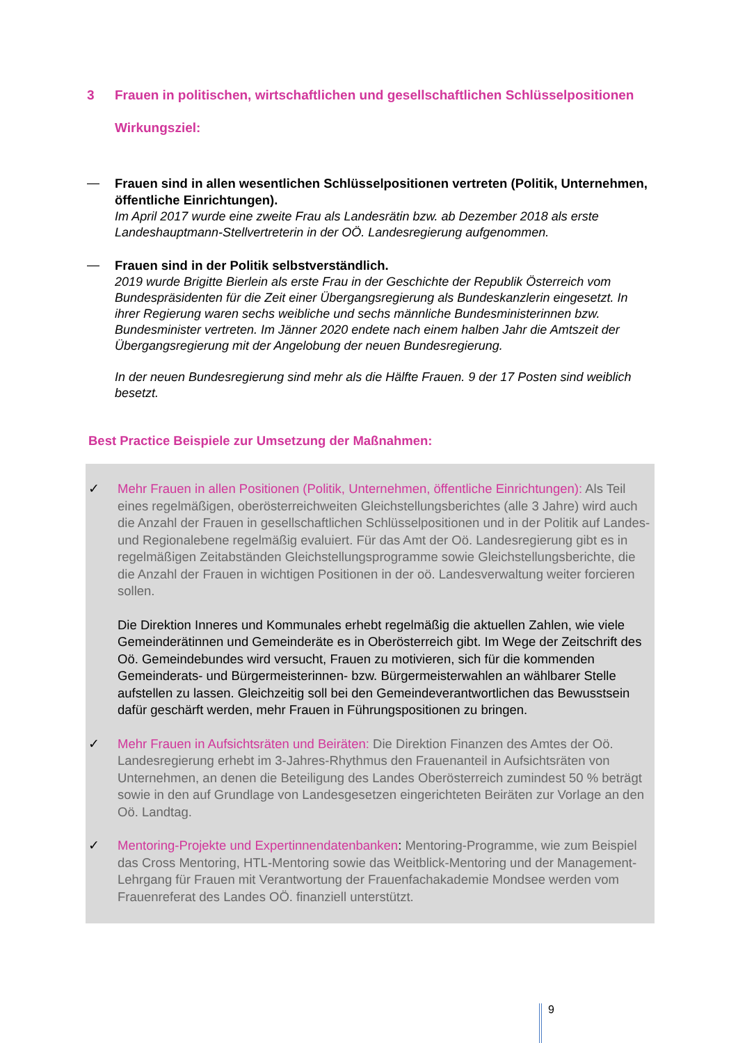3 Frauen in politischen, wirtschaftlichen und gesellschaftlichen Schlüsselpositionen
Wirkungsziel:
— Frauen sind in allen wesentlichen Schlüsselpositionen vertreten (Politik, Unternehmen, öffentliche Einrichtungen).
Im April 2017 wurde eine zweite Frau als Landesrätin bzw. ab Dezember 2018 als erste Landeshauptmann-Stellvertreterin in der OÖ. Landesregierung aufgenommen.
— Frauen sind in der Politik selbstverständlich.
2019 wurde Brigitte Bierlein als erste Frau in der Geschichte der Republik Österreich vom Bundespräsidenten für die Zeit einer Übergangsregierung als Bundeskanzlerin eingesetzt. In ihrer Regierung waren sechs weibliche und sechs männliche Bundesministerinnen bzw. Bundesminister vertreten. Im Jänner 2020 endete nach einem halben Jahr die Amtszeit der Übergangsregierung mit der Angelobung der neuen Bundesregierung.
In der neuen Bundesregierung sind mehr als die Hälfte Frauen. 9 der 17 Posten sind weiblich besetzt.
Best Practice Beispiele zur Umsetzung der Maßnahmen:
✓ Mehr Frauen in allen Positionen (Politik, Unternehmen, öffentliche Einrichtungen): Als Teil eines regelmäßigen, oberösterreichweiten Gleichstellungsberichtes (alle 3 Jahre) wird auch die Anzahl der Frauen in gesellschaftlichen Schlüsselpositionen und in der Politik auf Landes- und Regionalebene regelmäßig evaluiert. Für das Amt der Oö. Landesregierung gibt es in regelmäßigen Zeitabständen Gleichstellungsprogramme sowie Gleichstellungsberichte, die die Anzahl der Frauen in wichtigen Positionen in der oö. Landesverwaltung weiter forcieren sollen.
Die Direktion Inneres und Kommunales erhebt regelmäßig die aktuellen Zahlen, wie viele Gemeinderätinnen und Gemeinderäte es in Oberösterreich gibt. Im Wege der Zeitschrift des Oö. Gemeindebundes wird versucht, Frauen zu motivieren, sich für die kommenden Gemeinderats- und Bürgermeisterinnen- bzw. Bürgermeisterwahlen an wählbarer Stelle aufstellen zu lassen. Gleichzeitig soll bei den Gemeindeverantwortlichen das Bewusstsein dafür geschärft werden, mehr Frauen in Führungspositionen zu bringen.
✓ Mehr Frauen in Aufsichtsräten und Beiräten: Die Direktion Finanzen des Amtes der Oö. Landesregierung erhebt im 3-Jahres-Rhythmus den Frauenanteil in Aufsichtsräten von Unternehmen, an denen die Beteiligung des Landes Oberösterreich zumindest 50 % beträgt sowie in den auf Grundlage von Landesgesetzen eingerichteten Beiräten zur Vorlage an den Oö. Landtag.
✓ Mentoring-Projekte und Expertinnendatenbanken: Mentoring-Programme, wie zum Beispiel das Cross Mentoring, HTL-Mentoring sowie das Weitblick-Mentoring und der Management-Lehrgang für Frauen mit Verantwortung der Frauenfachakademie Mondsee werden vom Frauenreferat des Landes OÖ. finanziell unterstützt.
9